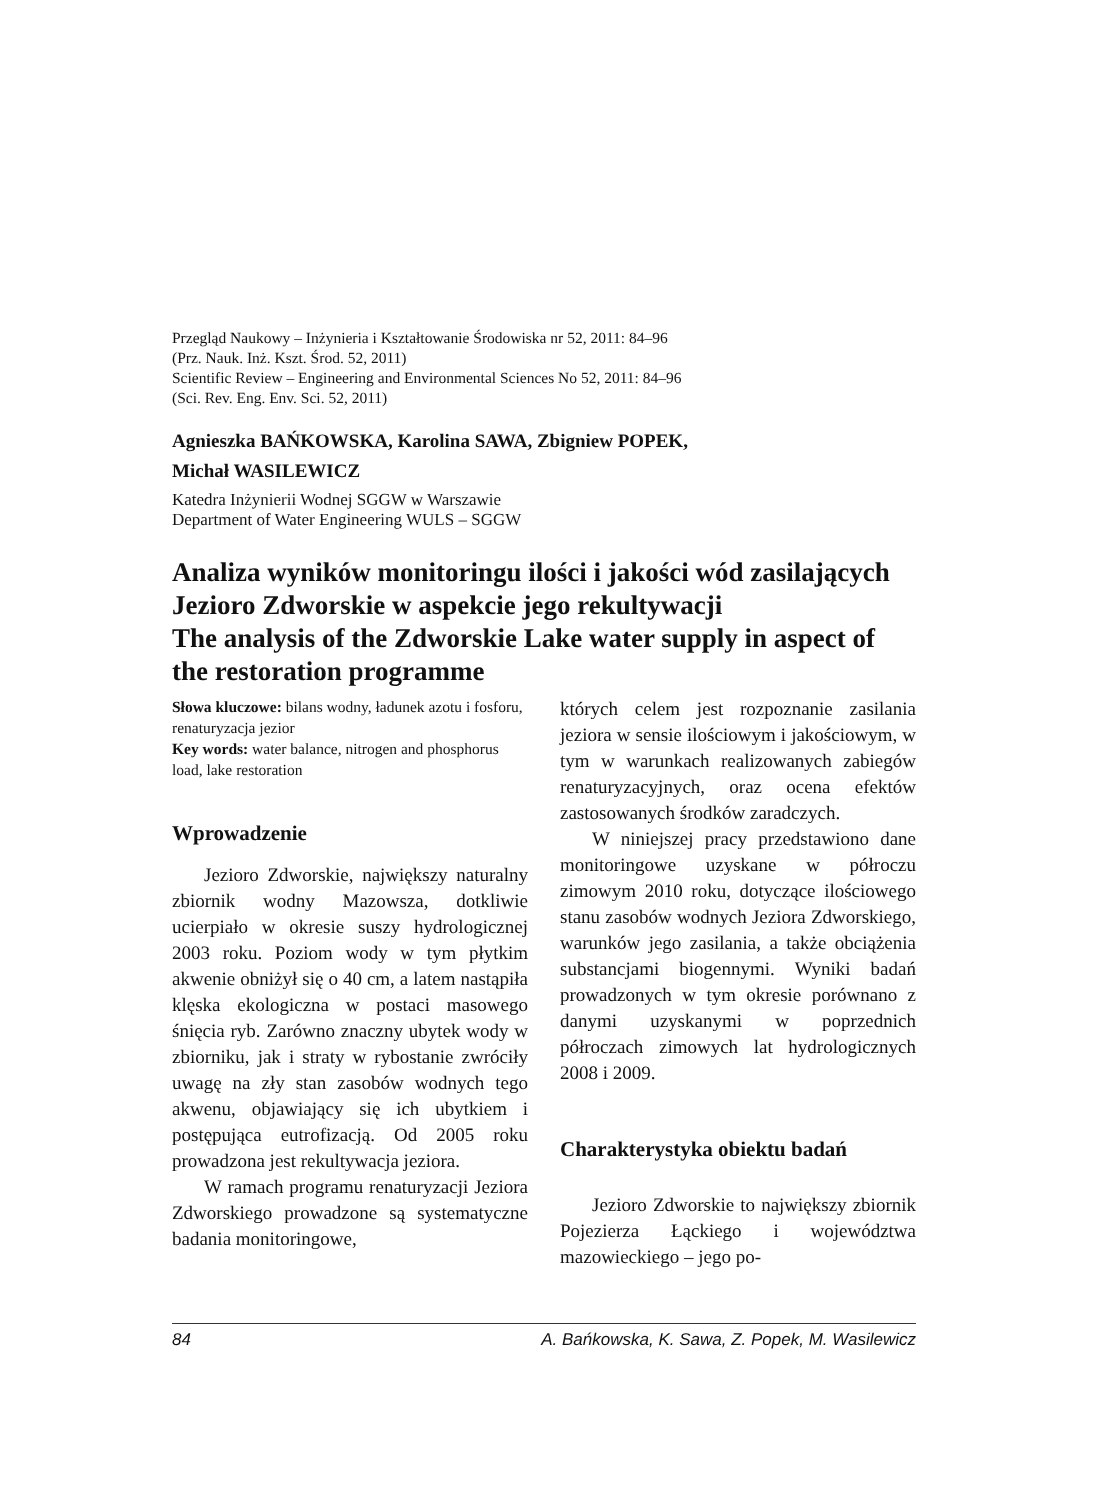Przegląd Naukowy – Inżynieria i Kształtowanie Środowiska nr 52, 2011: 84–96
(Prz. Nauk. Inż. Kszt. Środ. 52, 2011)
Scientific Review – Engineering and Environmental Sciences No 52, 2011: 84–96
(Sci. Rev. Eng. Env. Sci. 52, 2011)
Agnieszka BAŃKOWSKA, Karolina SAWA, Zbigniew POPEK,
Michał WASILEWICZ
Katedra Inżynierii Wodnej SGGW w Warszawie
Department of Water Engineering WULS – SGGW
Analiza wyników monitoringu ilości i jakości wód zasilających Jezioro Zdworskie w aspekcie jego rekultywacji
The analysis of the Zdworskie Lake water supply in aspect of the restoration programme
Słowa kluczowe: bilans wodny, ładunek azotu i fosforu, renaturyzacja jezior
Key words: water balance, nitrogen and phosphorus load, lake restoration
Wprowadzenie
Jezioro Zdworskie, największy naturalny zbiornik wodny Mazowsza, dotkliwie ucierpiało w okresie suszy hydrologicznej 2003 roku. Poziom wody w tym płytkim akwenie obniżył się o 40 cm, a latem nastąpiła klęska ekologiczna w postaci masowego śnięcia ryb. Zarówno znaczny ubytek wody w zbiorniku, jak i straty w rybostanie zwróciły uwagę na zły stan zasobów wodnych tego akwenu, objawiający się ich ubytkiem i postępująca eutrofizacją. Od 2005 roku prowadzona jest rekultywacja jeziora.
W ramach programu renaturyzacji Jeziora Zdworskiego prowadzone są systematyczne badania monitoringowe,
których celem jest rozpoznanie zasilania jeziora w sensie ilościowym i jakościowym, w tym w warunkach realizowanych zabiegów renaturyzacyjnych, oraz ocena efektów zastosowanych środków zaradczych.
W niniejszej pracy przedstawiono dane monitoringowe uzyskane w półroczu zimowym 2010 roku, dotyczące ilościowego stanu zasobów wodnych Jeziora Zdworskiego, warunków jego zasilania, a także obciążenia substancjami biogennymi. Wyniki badań prowadzonych w tym okresie porównano z danymi uzyskanymi w poprzednich półroczach zimowych lat hydrologicznych 2008 i 2009.
Charakterystyka obiektu badań
Jezioro Zdworskie to największy zbiornik Pojezierza Łąckiego i województwa mazowieckiego – jego po-
84 A. Bańkowska, K. Sawa, Z. Popek, M. Wasilewicz